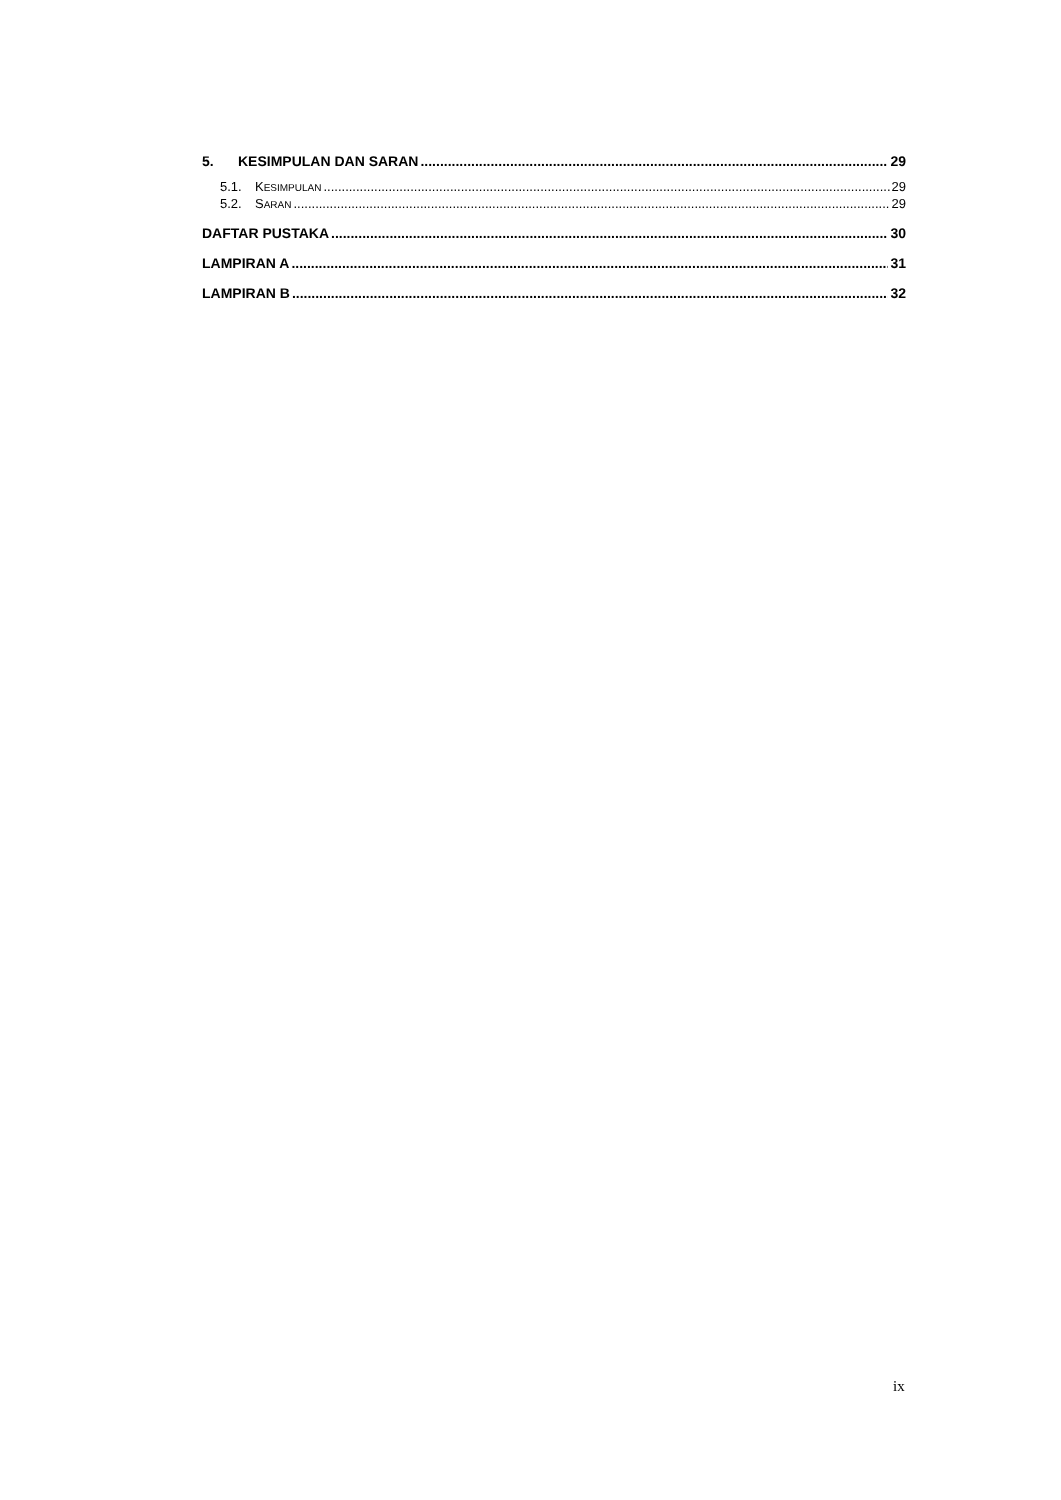5. KESIMPULAN DAN SARAN 29
5.1. KESIMPULAN 29
5.2. SARAN 29
DAFTAR PUSTAKA 30
LAMPIRAN A 31
LAMPIRAN B 32
ix